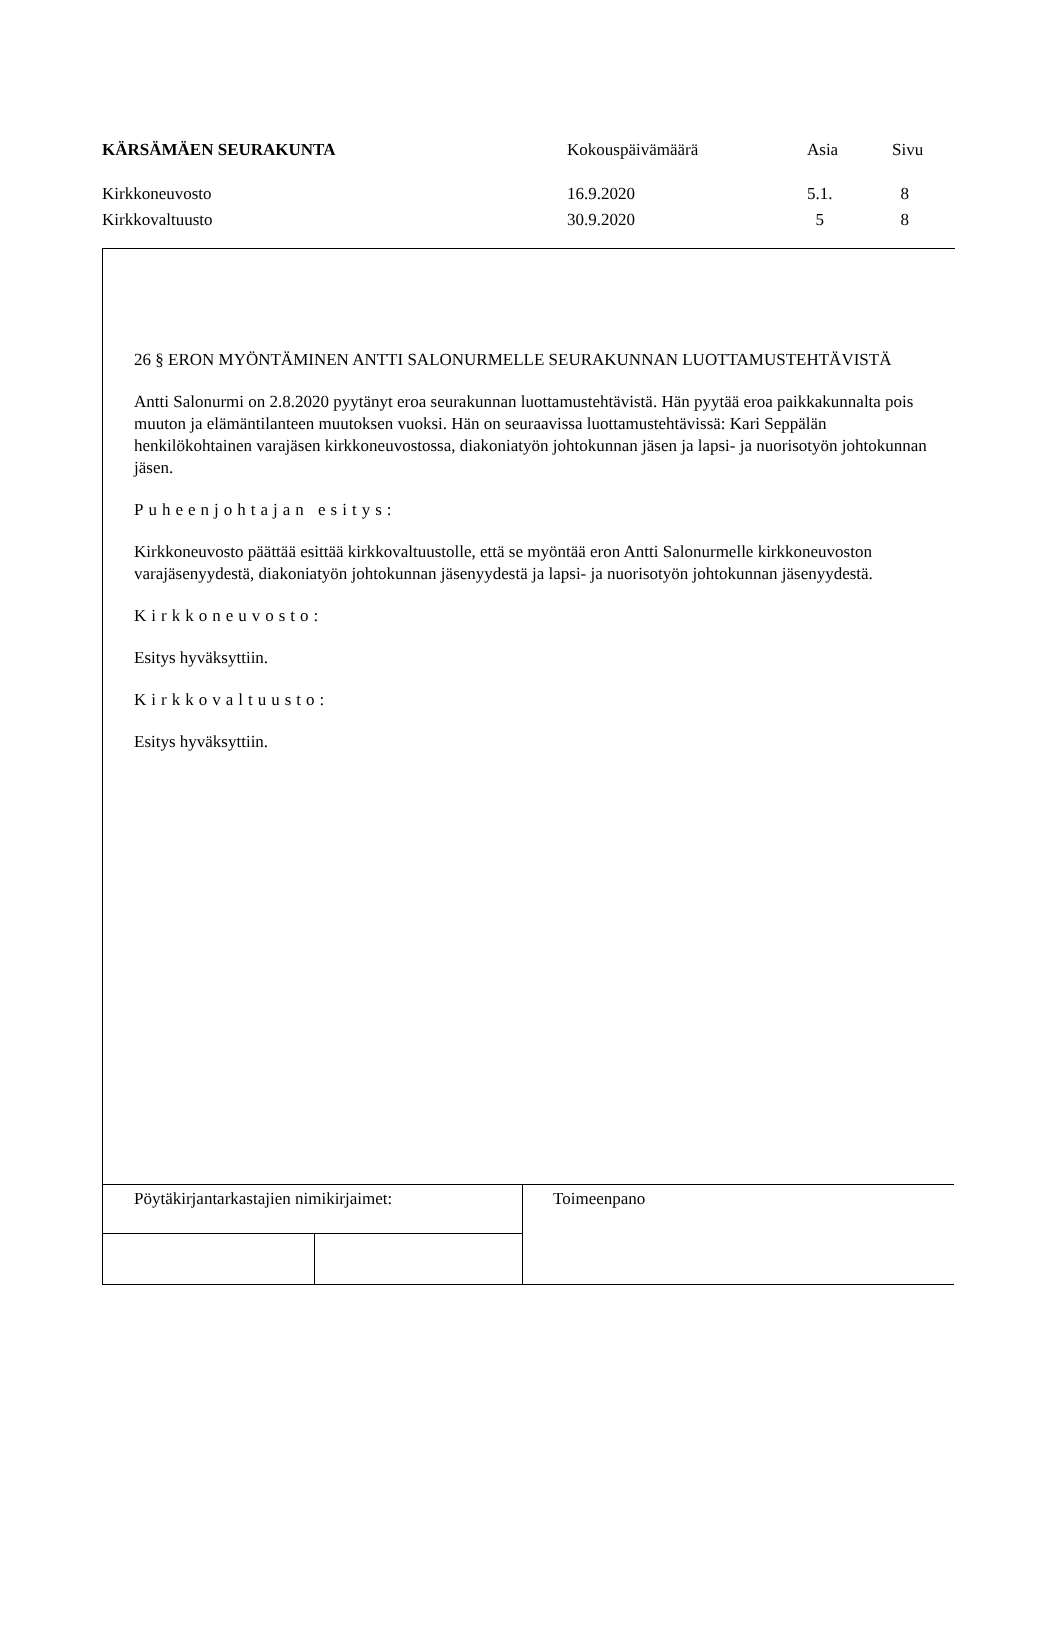| KÄRSÄMÄEN SEURAKUNTA | Kokouspäivämäärä | Asia | Sivu |
| Kirkkoneuvosto | 16.9.2020 | 5.1. | 8 |
| Kirkkovaltuusto | 30.9.2020 | 5 | 8 |
26 § ERON MYÖNTÄMINEN ANTTI SALONURMELLE SEURAKUNNAN LUOTTAMUSTEHTÄVISTÄ
Antti Salonurmi on 2.8.2020 pyytänyt eroa seurakunnan luottamustehtävistä. Hän pyytää eroa paikkakunnalta pois muuton ja elämäntilanteen muutoksen vuoksi. Hän on seuraavissa luottamustehtävissä: Kari Seppälän henkilökohtainen varajäsen kirkkoneuvostossa, diakoniatyön johtokunnan jäsen ja lapsi- ja nuorisotyön johtokunnan jäsen.
Puheenjohtajan esitys:
Kirkkoneuvosto päättää esittää kirkkovaltuustolle, että se myöntää eron Antti Salonurmelle kirkkoneuvoston varajäsenyydestä, diakoniatyön johtokunnan jäsenyydestä ja lapsi- ja nuorisotyön johtokunnan jäsenyydestä.
Kirkkoneuvosto:
Esitys hyväksyttiin.
Kirkkovaltuusto:
Esitys hyväksyttiin.
| Pöytäkirjantarkastajien nimikirjaimet: | | Toimeenpano |